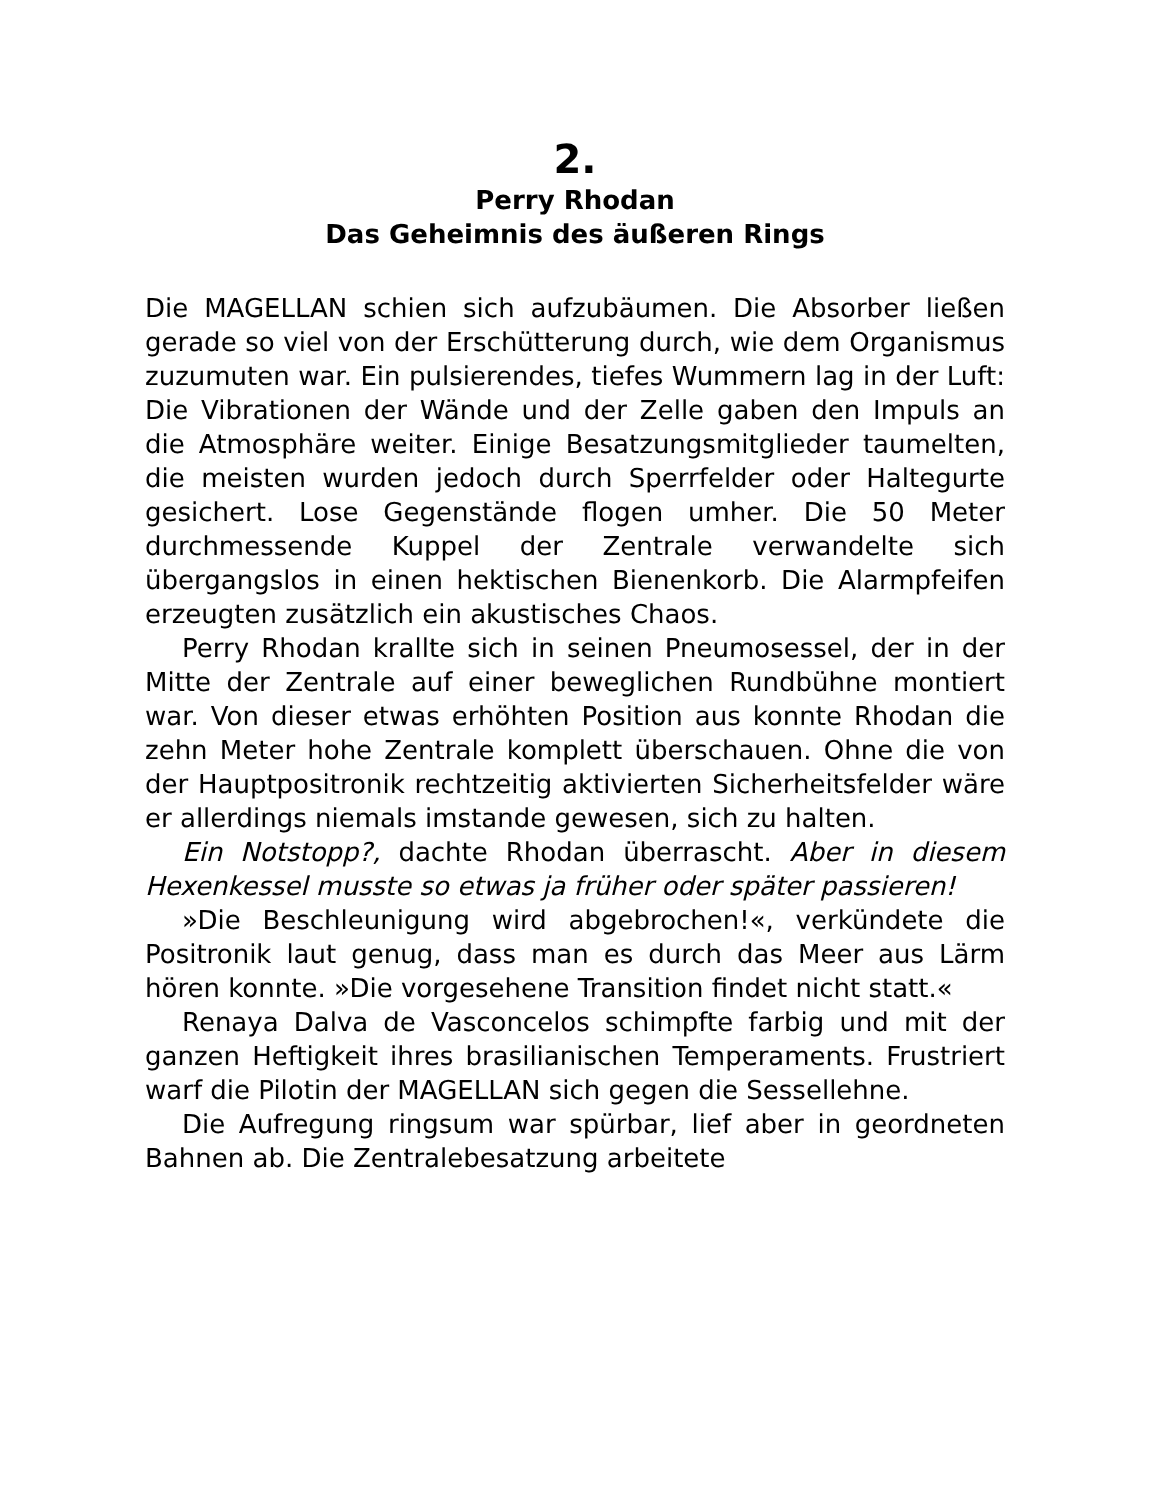2.
Perry Rhodan
Das Geheimnis des äußeren Rings
Die MAGELLAN schien sich aufzubäumen. Die Absorber ließen gerade so viel von der Erschütterung durch, wie dem Organismus zuzumuten war. Ein pulsierendes, tiefes Wummern lag in der Luft: Die Vibrationen der Wände und der Zelle gaben den Impuls an die Atmosphäre weiter. Einige Besatzungsmitglieder taumelten, die meisten wurden jedoch durch Sperrfelder oder Haltegurte gesichert. Lose Gegenstände flogen umher. Die 50 Meter durchmessende Kuppel der Zentrale verwandelte sich übergangslos in einen hektischen Bienenkorb. Die Alarmpfeifen erzeugten zusätzlich ein akustisches Chaos.
Perry Rhodan krallte sich in seinen Pneumosessel, der in der Mitte der Zentrale auf einer beweglichen Rundbühne montiert war. Von dieser etwas erhöhten Position aus konnte Rhodan die zehn Meter hohe Zentrale komplett überschauen. Ohne die von der Hauptpositronik rechtzeitig aktivierten Sicherheitsfelder wäre er allerdings niemals imstande gewesen, sich zu halten.
Ein Notstopp?, dachte Rhodan überrascht. Aber in diesem Hexenkessel musste so etwas ja früher oder später passieren!
»Die Beschleunigung wird abgebrochen!«, verkündete die Positronik laut genug, dass man es durch das Meer aus Lärm hören konnte. »Die vorgesehene Transition findet nicht statt.«
Renaya Dalva de Vasconcelos schimpfte farbig und mit der ganzen Heftigkeit ihres brasilianischen Temperaments. Frustriert warf die Pilotin der MAGELLAN sich gegen die Sessellehne.
Die Aufregung ringsum war spürbar, lief aber in geordneten Bahnen ab. Die Zentralebesatzung arbeitete